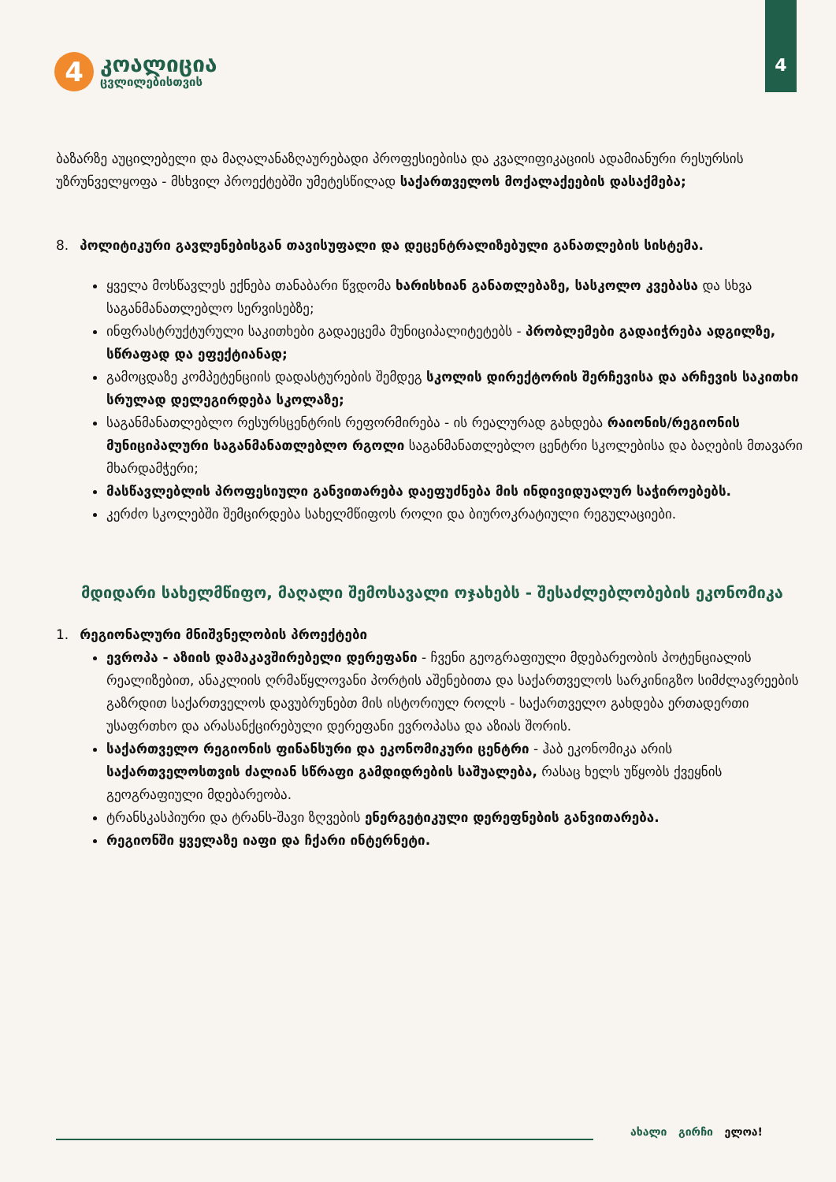4
4
კოალიცია
ცვლილებისთვის
ბაზარზე აუცილებელი და მაღალანაზღაურებადი პროფესიებისა და კვალიფიკაციის ადამიანური რესურსის უზრუნველყოფა - მსხვილ პროექტებში უმეტესწილად საქართველოს მოქალაქეების დასაქმება;
8. პოლიტიკური გავლენებისგან თავისუფალი და დეცენტრალიზებული განათლების სისტემა.
ყველა მოსწავლეს ექნება თანაბარი წვდომა ხარისხიან განათლებაზე, სასკოლო კვებასა და სხვა საგანმანათლებლო სერვისებზე;
ინფრასტრუქტურული საკითხები გადაეცემა მუნიციპალიტეტებს - პრობლემები გადაიჭრება ადგილზე, სწრაფად და ეფექტიანად;
გამოცდაზე კომპეტენციის დადასტურების შემდეგ სკოლის დირექტორის შერჩევისა და არჩევის საკითხი სრულად დელეგირდება სკოლაზე;
საგანმანათლებლო რესურსცენტრის რეფორმირება - ის რეალურად გახდება რაიონის/რეგიონის მუნიციპალური საგანმანათლებლო რგოლი საგანმანათლებლო ცენტრი სკოლებისა და ბაღების მთავარი მხარდამჭერი;
მასწავლებლის პროფესიული განვითარება დაეფუძნება მის ინდივიდუალურ საჭიროებებს.
კერძო სკოლებში შემცირდება სახელმწიფოს როლი და ბიუროკრატიული რეგულაციები.
მდიდარი სახელმწიფო, მაღალი შემოსავალი ოჯახებს - შესაძლებლობების ეკონომიკა
1. რეგიონალური მნიშვნელობის პროექტები
ევროპა - აზიის დამაკავშირებელი დერეფანი - ჩვენი გეოგრაფიული მდებარეობის პოტენციალის რეალიზებით, ანაკლიის ღრმაწყლოვანი პორტის აშენებითა და საქართველოს სარკინიგზო სიმძლავრეების გაზრდით საქართველოს დავუბრუნებთ მის ისტორიულ როლს - საქართველო გახდება ერთადერთი უსაფრთხო და არასანქცირებული დერეფანი ევროპასა და აზიას შორის.
საქართველო რეგიონის ფინანსური და ეკონომიკური ცენტრი - ჰაბ ეკონომიკა არის საქართველოსთვის ძალიან სწრაფი გამდიდრების საშუალება, რასაც ხელს უწყობს ქვეყნის გეოგრაფიული მდებარეობა.
ტრანსკასპიური და ტრანს-შავი ზღვების ენერგეტიკული დერეფნების განვითარება.
რეგიონში ყველაზე იაფი და ჩქარი ინტერნეტი.
ახალი გირჩი ელოა!